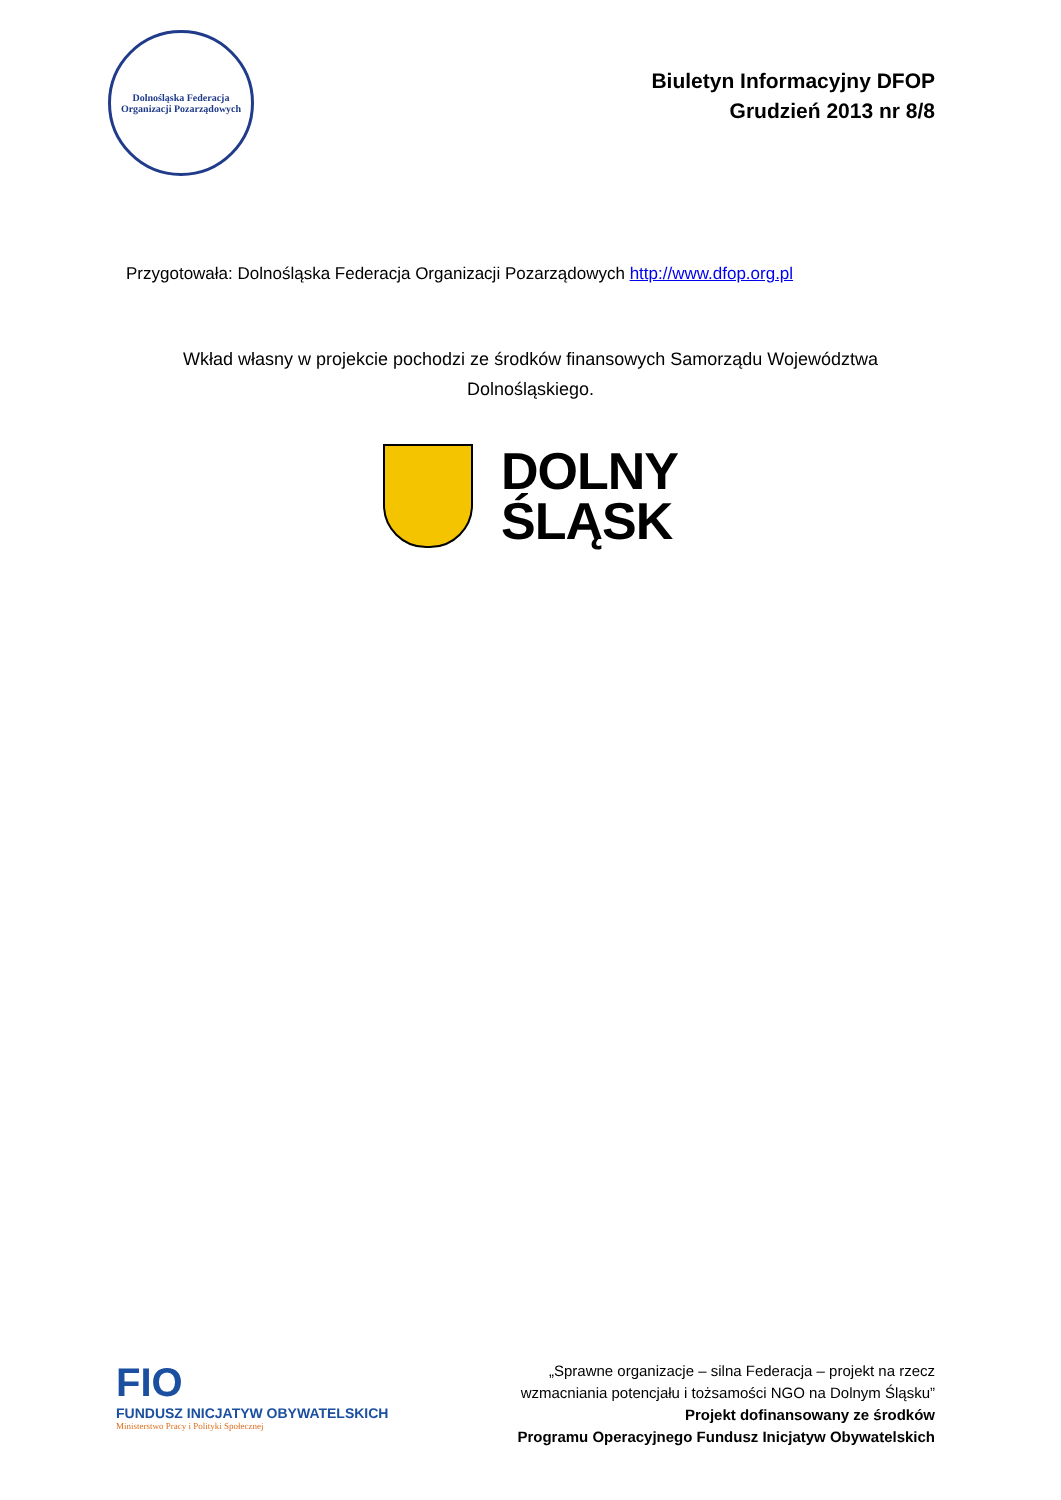Dolnośląska Federacja
Organizacji Pozarządowych
Biuletyn Informacyjny DFOP
Grudzień 2013 nr 8/8
Przygotowała: Dolnośląska Federacja Organizacji Pozarządowych http://www.dfop.org.pl
Wkład własny w projekcie pochodzi ze środków finansowych Samorządu Województwa Dolnośląskiego.
DOLNY
ŚLĄSK
FIO
FUNDUSZ INICJATYW OBYWATELSKICH
Ministerstwo Pracy i Polityki Społecznej
„Sprawne organizacje – silna Federacja – projekt na rzecz
wzmacniania potencjału i tożsamości NGO na Dolnym Śląsku”
Projekt dofinansowany ze środków
Programu Operacyjnego Fundusz Inicjatyw Obywatelskich